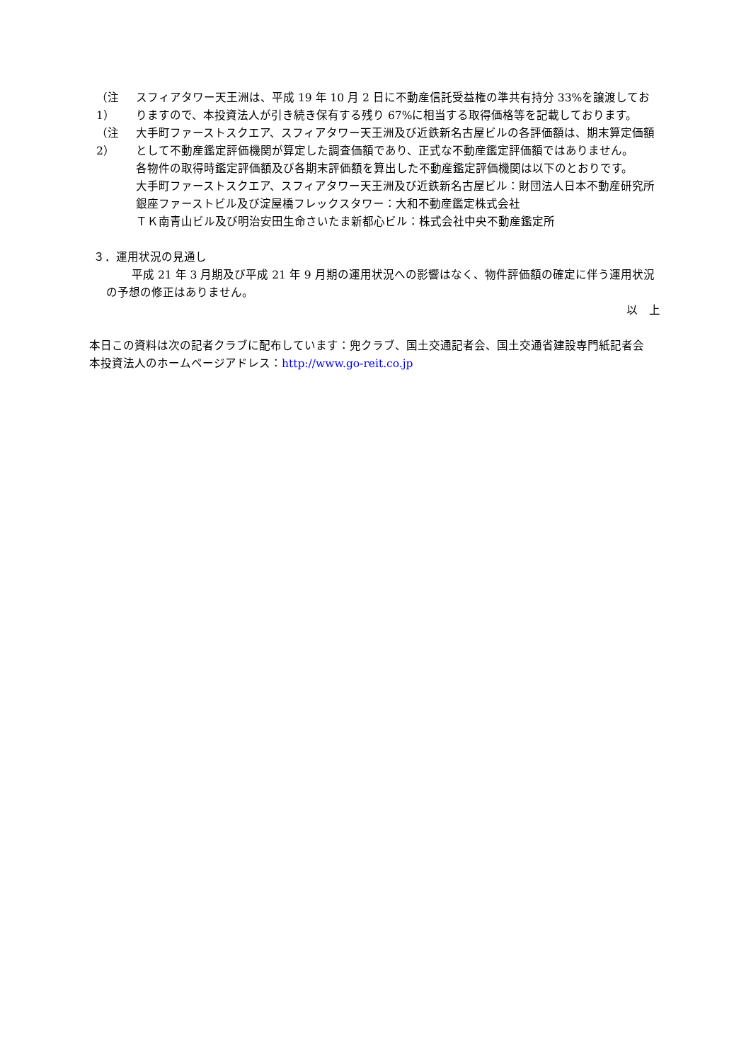（注 1）
スフィアタワー天王洲は、平成 19 年 10 月 2 日に不動産信託受益権の準共有持分 33%を譲渡しておりますので、本投資法人が引き続き保有する残り 67%に相当する取得価格等を記載しております。
（注 2）
大手町ファーストスクエア、スフィアタワー天王洲及び近鉄新名古屋ビルの各評価額は、期末算定価額として不動産鑑定評価機関が算定した調査価額であり、正式な不動産鑑定評価額ではありません。
各物件の取得時鑑定評価額及び各期末評価額を算出した不動産鑑定評価機関は以下のとおりです。
大手町ファーストスクエア、スフィアタワー天王洲及び近鉄新名古屋ビル：財団法人日本不動産研究所
銀座ファーストビル及び淀屋橋フレックスタワー：大和不動産鑑定株式会社
ＴＫ南青山ビル及び明治安田生命さいたま新都心ビル：株式会社中央不動産鑑定所
３．運用状況の見通し
平成 21 年 3 月期及び平成 21 年 9 月期の運用状況への影響はなく、物件評価額の確定に伴う運用状況の予想の修正はありません。
以　上
本日この資料は次の記者クラブに配布しています：兜クラブ、国土交通記者会、国土交通省建設専門紙記者会
本投資法人のホームページアドレス：http://www.go-reit.co.jp